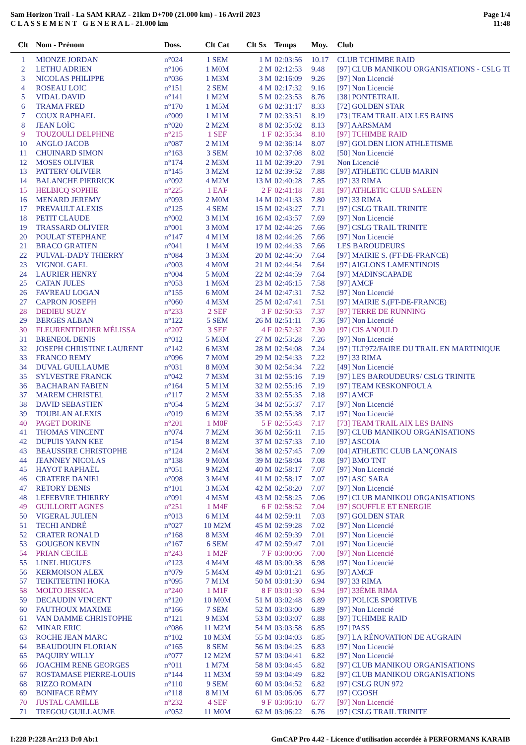Sam Horizon Trail - La SAM KRAZ - 21km D+700 (21.000 km) - 16 Avril 2023
C L A S S E M E N T G E N E R A L - 21.000 km
Page 1/4
11:48
| Clt | Nom - Prénom | Doss. | Clt Cat | Clt Sx | Temps | Moy. | Club |
| --- | --- | --- | --- | --- | --- | --- | --- |
| 1 | MIONZE JORDAN | n°024 | 1 SEM | 1 M | 02:03:56 | 10.17 | CLUB TCHIMBE RAID |
| 2 | LETHU ADRIEN | n°106 | 1 M0M | 2 M | 02:12:53 | 9.48 | [97] CLUB MANIKOU ORGANISATIONS - CSLG TI |
| 3 | NICOLAS PHILIPPE | n°036 | 1 M3M | 3 M | 02:16:09 | 9.26 | [97] Non Licencié |
| 4 | ROSEAU LOIC | n°151 | 2 SEM | 4 M | 02:17:32 | 9.16 | [97] Non Licencié |
| 5 | VIDAL DAVID | n°141 | 1 M2M | 5 M | 02:23:53 | 8.76 | [38] PONTETRAIL |
| 6 | TRAMA FRED | n°170 | 1 M5M | 6 M | 02:31:17 | 8.33 | [72] GOLDEN STAR |
| 7 | COUX RAPHAEL | n°009 | 1 M1M | 7 M | 02:33:51 | 8.19 | [73] TEAM TRAIL AIX LES BAINS |
| 8 | JEAN LOÏC | n°020 | 2 M2M | 8 M | 02:35:02 | 8.13 | [97] AARSMAM |
| 9 | TOUZOULI DELPHINE | n°215 | 1 SEF | 1 F | 02:35:34 | 8.10 | [97] TCHIMBE RAID |
| 10 | ANGLO JACOB | n°087 | 2 M1M | 9 M | 02:36:14 | 8.07 | [97] GOLDEN LION ATHLETISME |
| 11 | CHUINARD SIMON | n°163 | 3 SEM | 10 M | 02:37:08 | 8.02 | [50] Non Licencié |
| 12 | MOSES OLIVIER | n°174 | 2 M3M | 11 M | 02:39:20 | 7.91 | Non Licencié |
| 13 | PATTERY OLIVIER | n°145 | 3 M2M | 12 M | 02:39:52 | 7.88 | [97] ATHLETIC CLUB MARIN |
| 14 | BALANCHE PIERRICK | n°092 | 4 M2M | 13 M | 02:40:28 | 7.85 | [97] 33 RIMA |
| 15 | HELBICQ SOPHIE | n°225 | 1 EAF | 2 F | 02:41:18 | 7.81 | [97] ATHLETIC CLUB SALEEN |
| 16 | MENARD JEREMY | n°093 | 2 M0M | 14 M | 02:41:33 | 7.80 | [97] 33 RIMA |
| 17 | PREVAULT ALEXIS | n°125 | 4 SEM | 15 M | 02:43:27 | 7.71 | [97] CSLG TRAIL TRINITE |
| 18 | PETIT CLAUDE | n°002 | 3 M1M | 16 M | 02:43:57 | 7.69 | [97] Non Licencié |
| 19 | TRASSARD OLIVIER | n°001 | 3 M0M | 17 M | 02:44:26 | 7.66 | [97] CSLG TRAIL TRINITE |
| 20 | POULAT STEPHANE | n°147 | 4 M1M | 18 M | 02:44:26 | 7.66 | [97] Non Licencié |
| 21 | BRACO GRATIEN | n°041 | 1 M4M | 19 M | 02:44:33 | 7.66 | LES BAROUDEURS |
| 22 | PULVAL-DADY THIERRY | n°084 | 3 M3M | 20 M | 02:44:50 | 7.64 | [97] MAIRIE S. (FT-DE-FRANCE) |
| 23 | VIGNOL GAEL | n°003 | 4 M0M | 21 M | 02:44:54 | 7.64 | [97] AIGLONS LAMENTINOIS |
| 24 | LAURIER HENRY | n°004 | 5 M0M | 22 M | 02:44:59 | 7.64 | [97] MADINSCAPADE |
| 25 | CATAN JULES | n°053 | 1 M6M | 23 M | 02:46:15 | 7.58 | [97] AMCF |
| 26 | FAVREAU LOGAN | n°155 | 6 M0M | 24 M | 02:47:31 | 7.52 | [97] Non Licencié |
| 27 | CAPRON JOSEPH | n°060 | 4 M3M | 25 M | 02:47:41 | 7.51 | [97] MAIRIE S.(FT-DE-FRANCE) |
| 28 | DEDIEU SUZY | n°233 | 2 SEF | 3 F | 02:50:53 | 7.37 | [97] TERRE DE RUNNING |
| 29 | BERGES ALBAN | n°122 | 5 SEM | 26 M | 02:51:11 | 7.36 | [97] Non Licencié |
| 30 | FLEURENTDIDIER MÉLISSA | n°207 | 3 SEF | 4 F | 02:52:32 | 7.30 | [97] CIS ANOULD |
| 31 | BRENEOL DENIS | n°012 | 5 M3M | 27 M | 02:53:28 | 7.26 | [97] Non Licencié |
| 32 | JOSEPH CHRISTINE LAURENT | n°142 | 6 M3M | 28 M | 02:54:08 | 7.24 | [97] TLT972/FAIRE DU TRAIL EN MARTINIQUE |
| 33 | FRANCO REMY | n°096 | 7 M0M | 29 M | 02:54:33 | 7.22 | [97] 33 RIMA |
| 34 | DUVAL GUILLAUME | n°031 | 8 M0M | 30 M | 02:54:34 | 7.22 | [49] Non Licencié |
| 35 | SYLVESTRE FRANCK | n°042 | 7 M3M | 31 M | 02:55:16 | 7.19 | [97] LES BAROUDEURS/ CSLG TRINITE |
| 36 | BACHARAN FABIEN | n°164 | 5 M1M | 32 M | 02:55:16 | 7.19 | [97] TEAM KESKONFOULA |
| 37 | MAREM CHRISTEL | n°117 | 2 M5M | 33 M | 02:55:35 | 7.18 | [97] AMCF |
| 38 | DAVID SEBASTIEN | n°054 | 5 M2M | 34 M | 02:55:37 | 7.17 | [97] Non Licencié |
| 39 | TOUBLAN ALEXIS | n°019 | 6 M2M | 35 M | 02:55:38 | 7.17 | [97] Non Licencié |
| 40 | PAGET DORINE | n°201 | 1 M0F | 5 F | 02:55:43 | 7.17 | [73] TEAM TRAIL AIX LES BAINS |
| 41 | THOMAS VINCENT | n°074 | 7 M2M | 36 M | 02:56:11 | 7.15 | [97] CLUB MANIKOU ORGANISATIONS |
| 42 | DUPUIS YANN KEE | n°154 | 8 M2M | 37 M | 02:57:33 | 7.10 | [97] ASCOIA |
| 43 | BEAUSSIRE CHRISTOPHE | n°124 | 2 M4M | 38 M | 02:57:45 | 7.09 | [04] ATHLETIC CLUB LANÇONAIS |
| 44 | JEANNEY NICOLAS | n°138 | 9 M0M | 39 M | 02:58:04 | 7.08 | [97] BMO TNT |
| 45 | HAYOT RAPHAËL | n°051 | 9 M2M | 40 M | 02:58:17 | 7.07 | [97] Non Licencié |
| 46 | CRATERE DANIEL | n°098 | 3 M4M | 41 M | 02:58:17 | 7.07 | [97] ASC SARA |
| 47 | RETORY DENIS | n°101 | 3 M5M | 42 M | 02:58:20 | 7.07 | [97] Non Licencié |
| 48 | LEFEBVRE THIERRY | n°091 | 4 M5M | 43 M | 02:58:25 | 7.06 | [97] CLUB MANIKOU ORGANISATIONS |
| 49 | GUILLORIT AGNES | n°251 | 1 M4F | 6 F | 02:58:52 | 7.04 | [97] SOUFFLE ET ENERGIE |
| 50 | VIGERAL JULIEN | n°013 | 6 M1M | 44 M | 02:59:11 | 7.03 | [97] GOLDEN STAR |
| 51 | TECHI ANDRÉ | n°027 | 10 M2M | 45 M | 02:59:28 | 7.02 | [97] Non Licencié |
| 52 | CRATER RONALD | n°168 | 8 M3M | 46 M | 02:59:39 | 7.01 | [97] Non Licencié |
| 53 | GOUGEON KEVIN | n°167 | 6 SEM | 47 M | 02:59:47 | 7.01 | [97] Non Licencié |
| 54 | PRIAN CECILE | n°243 | 1 M2F | 7 F | 03:00:06 | 7.00 | [97] Non Licencié |
| 55 | LINEL HUGUES | n°123 | 4 M4M | 48 M | 03:00:38 | 6.98 | [97] Non Licencié |
| 56 | KERMOISON ALEX | n°079 | 5 M4M | 49 M | 03:01:21 | 6.95 | [97] AMCF |
| 57 | TEIKITEETINI HOKA | n°095 | 7 M1M | 50 M | 03:01:30 | 6.94 | [97] 33 RIMA |
| 58 | MOLTO JESSICA | n°240 | 1 M1F | 8 F | 03:01:30 | 6.94 | [97] 33ÉME RIMA |
| 59 | DECAUDIN VINCENT | n°120 | 10 M0M | 51 M | 03:02:48 | 6.89 | [97] POLICE SPORTIVE |
| 60 | FAUTHOUX MAXIME | n°166 | 7 SEM | 52 M | 03:03:00 | 6.89 | [97] Non Licencié |
| 61 | VAN DAMME CHRISTOPHE | n°121 | 9 M3M | 53 M | 03:03:07 | 6.88 | [97] TCHIMBE RAID |
| 62 | MINAR ERIC | n°086 | 11 M2M | 54 M | 03:03:58 | 6.85 | [97] PASS |
| 63 | ROCHE JEAN MARC | n°102 | 10 M3M | 55 M | 03:04:03 | 6.85 | [97] LA RÉNOVATION DE AUGRAIN |
| 64 | BEAUDOUIN FLORIAN | n°165 | 8 SEM | 56 M | 03:04:25 | 6.83 | [97] Non Licencié |
| 65 | PAQUIRY WILLY | n°077 | 12 M2M | 57 M | 03:04:41 | 6.82 | [97] Non Licencié |
| 66 | JOACHIM RENE GEORGES | n°011 | 1 M7M | 58 M | 03:04:45 | 6.82 | [97] CLUB MANIKOU ORGANISATIONS |
| 67 | ROSTAMASE PIERRE-LOUIS | n°144 | 11 M3M | 59 M | 03:04:49 | 6.82 | [97] CLUB MANIKOU ORGANISATIONS |
| 68 | RIZZO ROMAIN | n°110 | 9 SEM | 60 M | 03:04:52 | 6.82 | [97] CSLG RUN 972 |
| 69 | BONIFACE RÉMY | n°118 | 8 M1M | 61 M | 03:06:06 | 6.77 | [97] CGOSH |
| 70 | JUSTAL CAMILLE | n°232 | 4 SEF | 9 F | 03:06:10 | 6.77 | [97] Non Licencié |
| 71 | TREGOU GUILLAUME | n°052 | 11 M0M | 62 M | 03:06:22 | 6.76 | [97] CSLG TRAIL TRINITE |
I:228 P:228 Ar:213 D:0 Ab:1 GmCAP Pro 4.42 - Licence d'utilisation accordée à PERFORMANS KARAIB